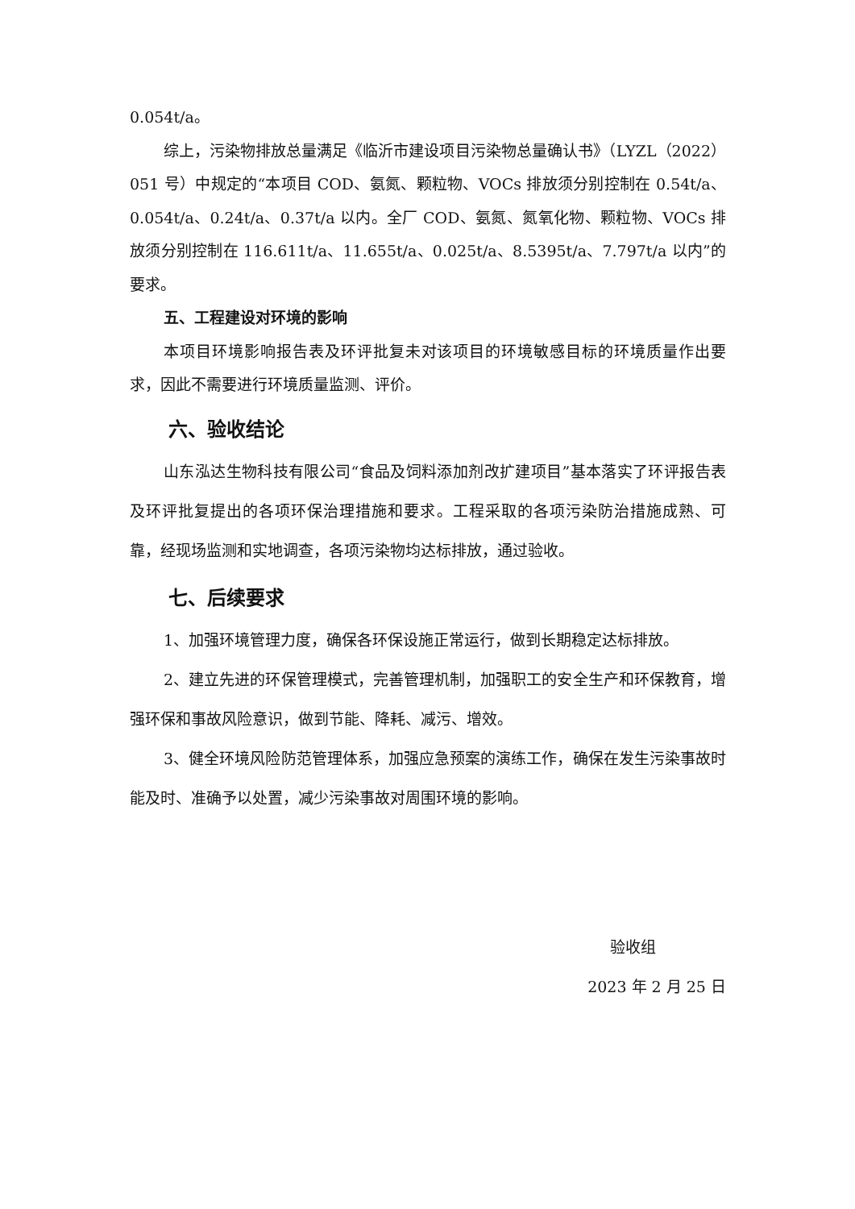0.054t/a。
综上，污染物排放总量满足《临沂市建设项目污染物总量确认书》（LYZL（2022）051 号）中规定的“本项目 COD、氨氮、颗粒物、VOCs 排放须分别控制在 0.54t/a、0.054t/a、0.24t/a、0.37t/a 以内。全厂 COD、氨氮、氮氧化物、颗粒物、VOCs 排放须分别控制在 116.611t/a、11.655t/a、0.025t/a、8.5395t/a、7.797t/a 以内”的要求。
五、工程建设对环境的影响
本项目环境影响报告表及环评批复未对该项目的环境敏感目标的环境质量作出要求，因此不需要进行环境质量监测、评价。
六、验收结论
山东泓达生物科技有限公司“食品及饲料添加剂改扩建项目”基本落实了环评报告表及环评批复提出的各项环保治理措施和要求。工程采取的各项污染防治措施成熟、可靠，经现场监测和实地调查，各项污染物均达标排放，通过验收。
七、后续要求
1、加强环境管理力度，确保各环保设施正常运行，做到长期稳定达标排放。
2、建立先进的环保管理模式，完善管理机制，加强职工的安全生产和环保教育，增强环保和事故风险意识，做到节能、降耗、减污、增效。
3、健全环境风险防范管理体系，加强应急预案的演练工作，确保在发生污染事故时能及时、准确予以处置，减少污染事故对周围环境的影响。
验收组
2023 年 2 月 25 日